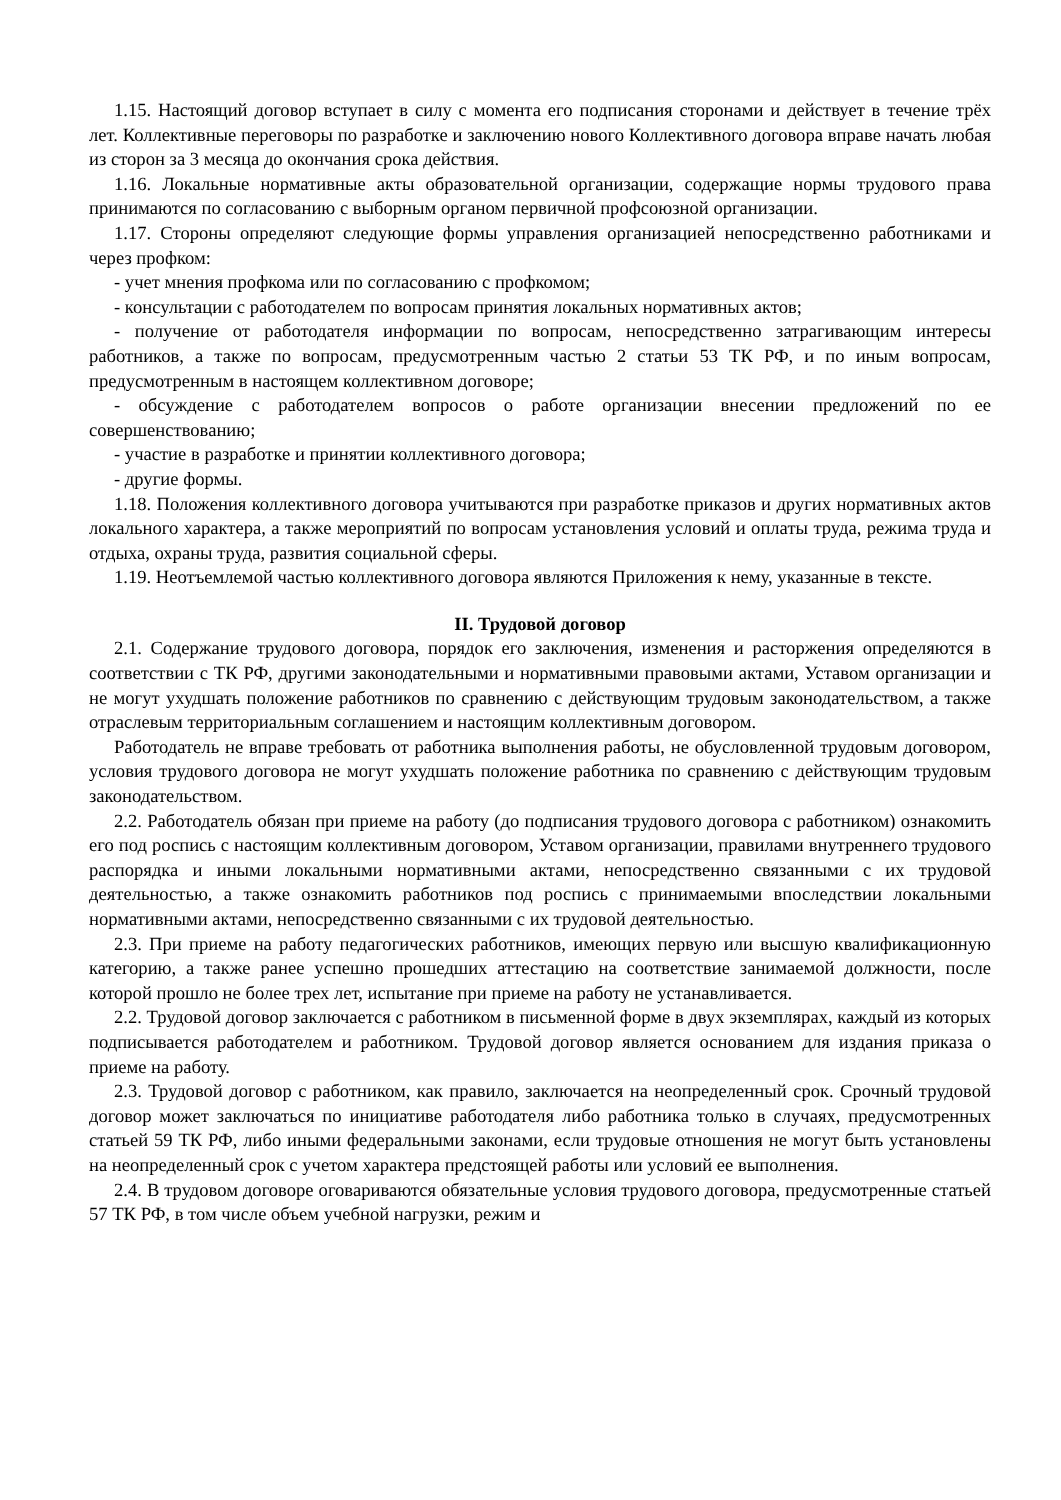1.15. Настоящий договор вступает в силу с момента его подписания сторонами и действует в течение трёх лет. Коллективные переговоры по разработке и заключению нового Коллективного договора вправе начать любая из сторон за 3 месяца до окончания срока действия.
1.16. Локальные нормативные акты образовательной организации, содержащие нормы трудового права принимаются по согласованию с выборным органом первичной профсоюзной организации.
1.17. Стороны определяют следующие формы управления организацией непосредственно работниками и через профком:
- учет мнения профкома или по согласованию с профкомом;
- консультации с работодателем по вопросам принятия локальных нормативных актов;
- получение от работодателя информации по вопросам, непосредственно затрагивающим интересы работников, а также по вопросам, предусмотренным частью 2 статьи 53 ТК РФ, и по иным вопросам, предусмотренным в настоящем коллективном договоре;
- обсуждение с работодателем вопросов о работе организации внесении предложений по ее совершенствованию;
- участие в разработке и принятии коллективного договора;
- другие формы.
1.18. Положения коллективного договора учитываются при разработке приказов и других нормативных актов локального характера, а также мероприятий по вопросам установления условий и оплаты труда, режима труда и отдыха, охраны труда, развития социальной сферы.
1.19. Неотъемлемой частью коллективного договора являются Приложения к нему, указанные в тексте.
II. Трудовой договор
2.1. Содержание трудового договора, порядок его заключения, изменения и расторжения определяются в соответствии с ТК РФ, другими законодательными и нормативными правовыми актами, Уставом организации и не могут ухудшать положение работников по сравнению с действующим трудовым законодательством, а также отраслевым территориальным соглашением и настоящим коллективным договором.
Работодатель не вправе требовать от работника выполнения работы, не обусловленной трудовым договором, условия трудового договора не могут ухудшать положение работника по сравнению с действующим трудовым законодательством.
2.2. Работодатель обязан при приеме на работу (до подписания трудового договора с работником) ознакомить его под роспись с настоящим коллективным договором, Уставом организации, правилами внутреннего трудового распорядка и иными локальными нормативными актами, непосредственно связанными с их трудовой деятельностью, а также ознакомить работников под роспись с принимаемыми впоследствии локальными нормативными актами, непосредственно связанными с их трудовой деятельностью.
2.3. При приеме на работу педагогических работников, имеющих первую или высшую квалификационную категорию, а также ранее успешно прошедших аттестацию на соответствие занимаемой должности, после которой прошло не более трех лет, испытание при приеме на работу не устанавливается.
2.2. Трудовой договор заключается с работником в письменной форме в двух экземплярах, каждый из которых подписывается работодателем и работником. Трудовой договор является основанием для издания приказа о приеме на работу.
2.3. Трудовой договор с работником, как правило, заключается на неопределенный срок. Срочный трудовой договор может заключаться по инициативе работодателя либо работника только в случаях, предусмотренных статьей 59 ТК РФ, либо иными федеральными законами, если трудовые отношения не могут быть установлены на неопределенный срок с учетом характера предстоящей работы или условий ее выполнения.
2.4. В трудовом договоре оговариваются обязательные условия трудового договора, предусмотренные статьей 57 ТК РФ, в том числе объем учебной нагрузки, режим и